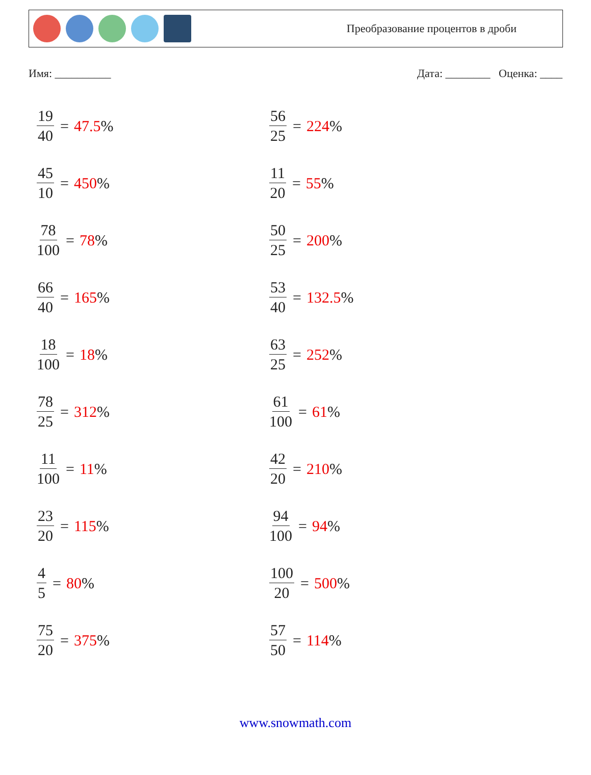Преобразование процентов в дроби
Имя: __________ Дата: ________ Оценка: ____
19 40 = 47.5%
56 25 = 224%
45 10 = 450%
11 20 = 55%
78 100 = 78%
50 25 = 200%
66 40 = 165%
53 40 = 132.5%
18 100 = 18%
63 25 = 252%
78 25 = 312%
61 100 = 61%
11 100 = 11%
42 20 = 210%
23 20 = 115%
94 100 = 94%
4 5 = 80%
100 20 = 500%
75 20 = 375%
57 50 = 114%
www.snowmath.com